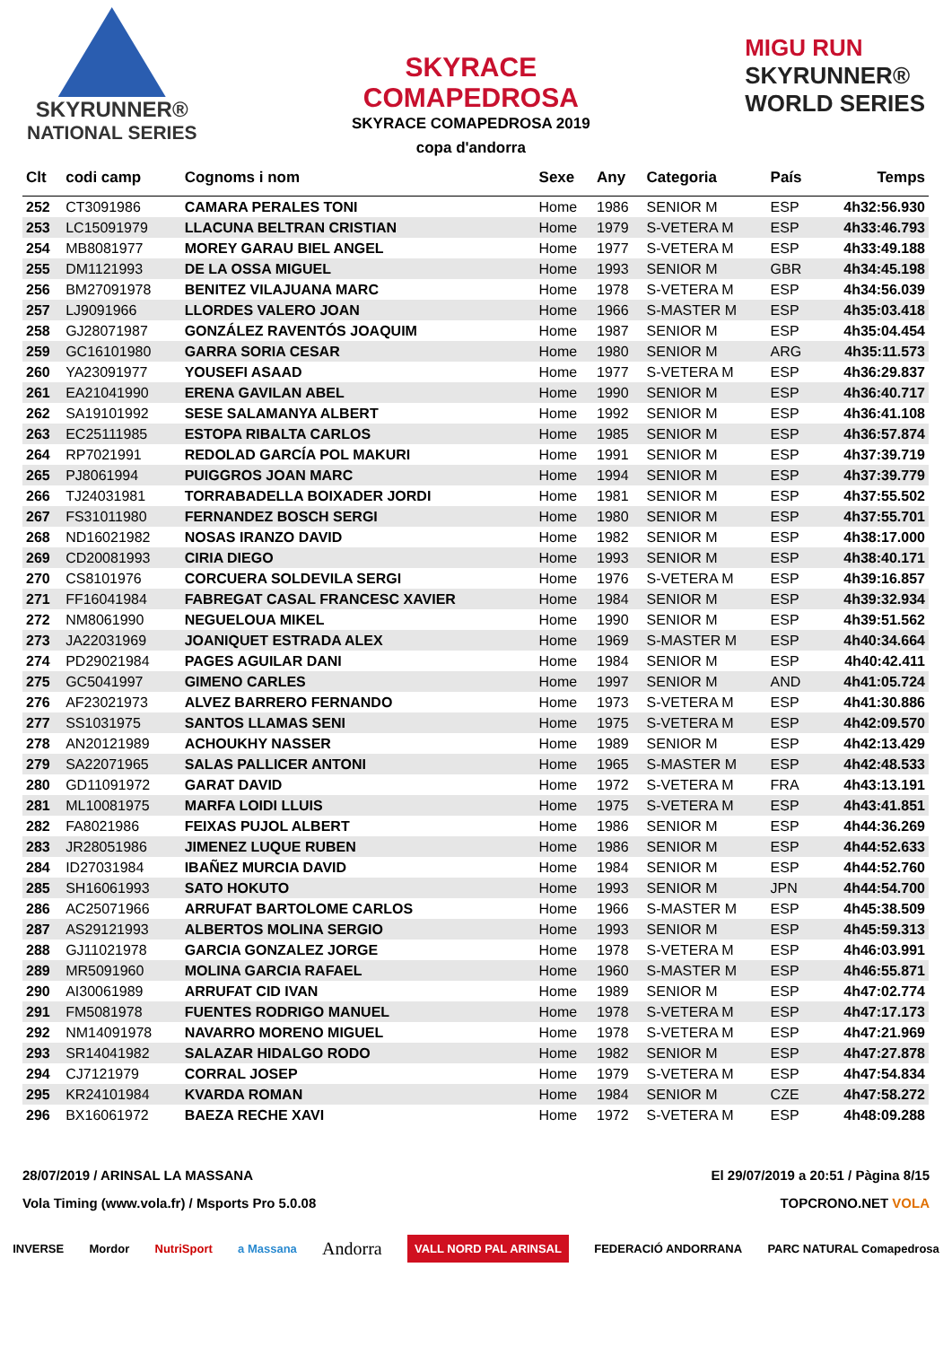SKYRUNNER®
NATIONAL SERIES
SKYRACE
COMAPEDROSA
SKYRACE COMAPEDROSA 2019
copa d'andorra
MIGU RUN
SKYRUNNER®
WORLD SERIES
| Clt | codi camp | Cognoms i nom | Sexe | Any | Categoria | País | Temps |
| --- | --- | --- | --- | --- | --- | --- | --- |
| 252 | CT3091986 | CAMARA PERALES TONI | Home | 1986 | SENIOR M | ESP | 4h32:56.930 |
| 253 | LC15091979 | LLACUNA BELTRAN CRISTIAN | Home | 1979 | S-VETERA M | ESP | 4h33:46.793 |
| 254 | MB8081977 | MOREY GARAU BIEL ANGEL | Home | 1977 | S-VETERA M | ESP | 4h33:49.188 |
| 255 | DM1121993 | DE LA OSSA MIGUEL | Home | 1993 | SENIOR M | GBR | 4h34:45.198 |
| 256 | BM27091978 | BENITEZ VILAJUANA MARC | Home | 1978 | S-VETERA M | ESP | 4h34:56.039 |
| 257 | LJ9091966 | LLORDES VALERO JOAN | Home | 1966 | S-MASTER M | ESP | 4h35:03.418 |
| 258 | GJ28071987 | GONZÁLEZ RAVENTÓS JOAQUIM | Home | 1987 | SENIOR M | ESP | 4h35:04.454 |
| 259 | GC16101980 | GARRA SORIA CESAR | Home | 1980 | SENIOR M | ARG | 4h35:11.573 |
| 260 | YA23091977 | YOUSEFI ASAAD | Home | 1977 | S-VETERA M | ESP | 4h36:29.837 |
| 261 | EA21041990 | ERENA GAVILAN ABEL | Home | 1990 | SENIOR M | ESP | 4h36:40.717 |
| 262 | SA19101992 | SESE SALAMANYA ALBERT | Home | 1992 | SENIOR M | ESP | 4h36:41.108 |
| 263 | EC25111985 | ESTOPA RIBALTA CARLOS | Home | 1985 | SENIOR M | ESP | 4h36:57.874 |
| 264 | RP7021991 | REDOLAD GARCÍA POL MAKURI | Home | 1991 | SENIOR M | ESP | 4h37:39.719 |
| 265 | PJ8061994 | PUIGGROS JOAN MARC | Home | 1994 | SENIOR M | ESP | 4h37:39.779 |
| 266 | TJ24031981 | TORRABADELLA BOIXADER JORDI | Home | 1981 | SENIOR M | ESP | 4h37:55.502 |
| 267 | FS31011980 | FERNANDEZ BOSCH SERGI | Home | 1980 | SENIOR M | ESP | 4h37:55.701 |
| 268 | ND16021982 | NOSAS IRANZO DAVID | Home | 1982 | SENIOR M | ESP | 4h38:17.000 |
| 269 | CD20081993 | CIRIA DIEGO | Home | 1993 | SENIOR M | ESP | 4h38:40.171 |
| 270 | CS8101976 | CORCUERA SOLDEVILA SERGI | Home | 1976 | S-VETERA M | ESP | 4h39:16.857 |
| 271 | FF16041984 | FABREGAT CASAL FRANCESC XAVIER | Home | 1984 | SENIOR M | ESP | 4h39:32.934 |
| 272 | NM8061990 | NEGUELOUA MIKEL | Home | 1990 | SENIOR M | ESP | 4h39:51.562 |
| 273 | JA22031969 | JOANIQUET ESTRADA ALEX | Home | 1969 | S-MASTER M | ESP | 4h40:34.664 |
| 274 | PD29021984 | PAGES AGUILAR DANI | Home | 1984 | SENIOR M | ESP | 4h40:42.411 |
| 275 | GC5041997 | GIMENO CARLES | Home | 1997 | SENIOR M | AND | 4h41:05.724 |
| 276 | AF23021973 | ALVEZ BARRERO FERNANDO | Home | 1973 | S-VETERA M | ESP | 4h41:30.886 |
| 277 | SS1031975 | SANTOS LLAMAS SENI | Home | 1975 | S-VETERA M | ESP | 4h42:09.570 |
| 278 | AN20121989 | ACHOUKHY NASSER | Home | 1989 | SENIOR M | ESP | 4h42:13.429 |
| 279 | SA22071965 | SALAS PALLICER ANTONI | Home | 1965 | S-MASTER M | ESP | 4h42:48.533 |
| 280 | GD11091972 | GARAT DAVID | Home | 1972 | S-VETERA M | FRA | 4h43:13.191 |
| 281 | ML10081975 | MARFA LOIDI LLUIS | Home | 1975 | S-VETERA M | ESP | 4h43:41.851 |
| 282 | FA8021986 | FEIXAS PUJOL ALBERT | Home | 1986 | SENIOR M | ESP | 4h44:36.269 |
| 283 | JR28051986 | JIMENEZ LUQUE RUBEN | Home | 1986 | SENIOR M | ESP | 4h44:52.633 |
| 284 | ID27031984 | IBAÑEZ MURCIA DAVID | Home | 1984 | SENIOR M | ESP | 4h44:52.760 |
| 285 | SH16061993 | SATO HOKUTO | Home | 1993 | SENIOR M | JPN | 4h44:54.700 |
| 286 | AC25071966 | ARRUFAT BARTOLOME CARLOS | Home | 1966 | S-MASTER M | ESP | 4h45:38.509 |
| 287 | AS29121993 | ALBERTOS MOLINA SERGIO | Home | 1993 | SENIOR M | ESP | 4h45:59.313 |
| 288 | GJ11021978 | GARCIA GONZALEZ JORGE | Home | 1978 | S-VETERA M | ESP | 4h46:03.991 |
| 289 | MR5091960 | MOLINA GARCIA RAFAEL | Home | 1960 | S-MASTER M | ESP | 4h46:55.871 |
| 290 | AI30061989 | ARRUFAT CID IVAN | Home | 1989 | SENIOR M | ESP | 4h47:02.774 |
| 291 | FM5081978 | FUENTES RODRIGO MANUEL | Home | 1978 | S-VETERA M | ESP | 4h47:17.173 |
| 292 | NM14091978 | NAVARRO MORENO MIGUEL | Home | 1978 | S-VETERA M | ESP | 4h47:21.969 |
| 293 | SR14041982 | SALAZAR HIDALGO RODO | Home | 1982 | SENIOR M | ESP | 4h47:27.878 |
| 294 | CJ7121979 | CORRAL JOSEP | Home | 1979 | S-VETERA M | ESP | 4h47:54.834 |
| 295 | KR24101984 | KVARDA ROMAN | Home | 1984 | SENIOR M | CZE | 4h47:58.272 |
| 296 | BX16061972 | BAEZA RECHE XAVI | Home | 1972 | S-VETERA M | ESP | 4h48:09.288 |
28/07/2019 / ARINSAL LA MASSANA
Vola Timing (www.vola.fr) / Msports Pro 5.0.08
El 29/07/2019 a 20:51 / Pàgina 8/15
TOPCRONO.NET VOLA
INVERSE Mordor NutriSport a Massana Andorra VALL NORD PAL ARINSAL FEDERACIÓ ANDORRANA PARC NATURAL Comapedrosa